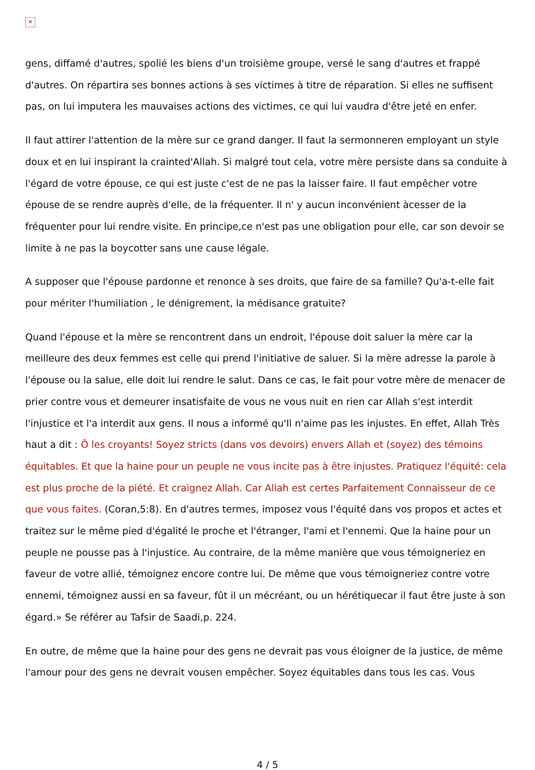✕
gens, diffamé d'autres, spolié les biens d'un troisième groupe, versé le sang d'autres et frappé d'autres. On répartira ses bonnes actions à ses victimes à titre de réparation. Si elles ne suffisent pas, on lui imputera les mauvaises actions des victimes, ce qui lui vaudra d'être jeté en enfer.
Il faut attirer l'attention de la mère sur ce grand danger. Il faut la sermonneren employant un style doux et en lui inspirant la crainted'Allah. Si malgré tout cela, votre mère persiste dans sa conduite à l'égard de votre épouse, ce qui est juste c'est de ne pas la laisser faire. Il faut empêcher votre épouse de se rendre auprès d'elle, de la fréquenter. Il n' y aucun inconvénient àcesser de la fréquenter pour lui rendre visite. En principe,ce n'est pas une obligation pour elle, car son devoir se limite à ne pas la boycotter sans une cause légale.
A supposer que l'épouse pardonne et renonce à ses droits, que faire de sa famille? Qu'a-t-elle fait pour mériter l'humiliation , le dénigrement, la médisance gratuite?
Quand l'épouse et la mère se rencontrent dans un endroit, l'épouse doit saluer la mère car la meilleure des deux femmes est celle qui prend l'initiative de saluer. Si la mère adresse la parole à l'épouse ou la salue, elle doit lui rendre le salut. Dans ce cas, le fait pour votre mère de menacer de prier contre vous et demeurer insatisfaite de vous ne vous nuit en rien car Allah s'est interdit l'injustice et l'a interdit aux gens. Il nous a informé qu'Il n'aime pas les injustes. En effet, Allah Très haut a dit : Ô les croyants! Soyez stricts (dans vos devoirs) envers Allah et (soyez) des témoins équitables. Et que la haine pour un peuple ne vous incite pas à être injustes. Pratiquez l'équité: cela est plus proche de la piété. Et craignez Allah. Car Allah est certes Parfaitement Connaisseur de ce que vous faites. (Coran,5:8). En d'autres termes, imposez vous l'équité dans vos propos et actes et traitez sur le même pied d'égalité le proche et l'étranger, l'ami et l'ennemi. Que la haine pour un peuple ne pousse pas à l'injustice. Au contraire, de la même manière que vous témoigneriez en faveur de votre allié, témoignez encore contre lui. De même que vous témoigneriez contre votre ennemi, témoignez aussi en sa faveur, fût il un mécréant, ou un hérétiquecar il faut être juste à son égard.» Se référer au Tafsir de Saadi,p. 224.
En outre, de même que la haine pour des gens ne devrait pas vous éloigner de la justice, de même l'amour pour des gens ne devrait vousen empêcher. Soyez équitables dans tous les cas. Vous
4 / 5